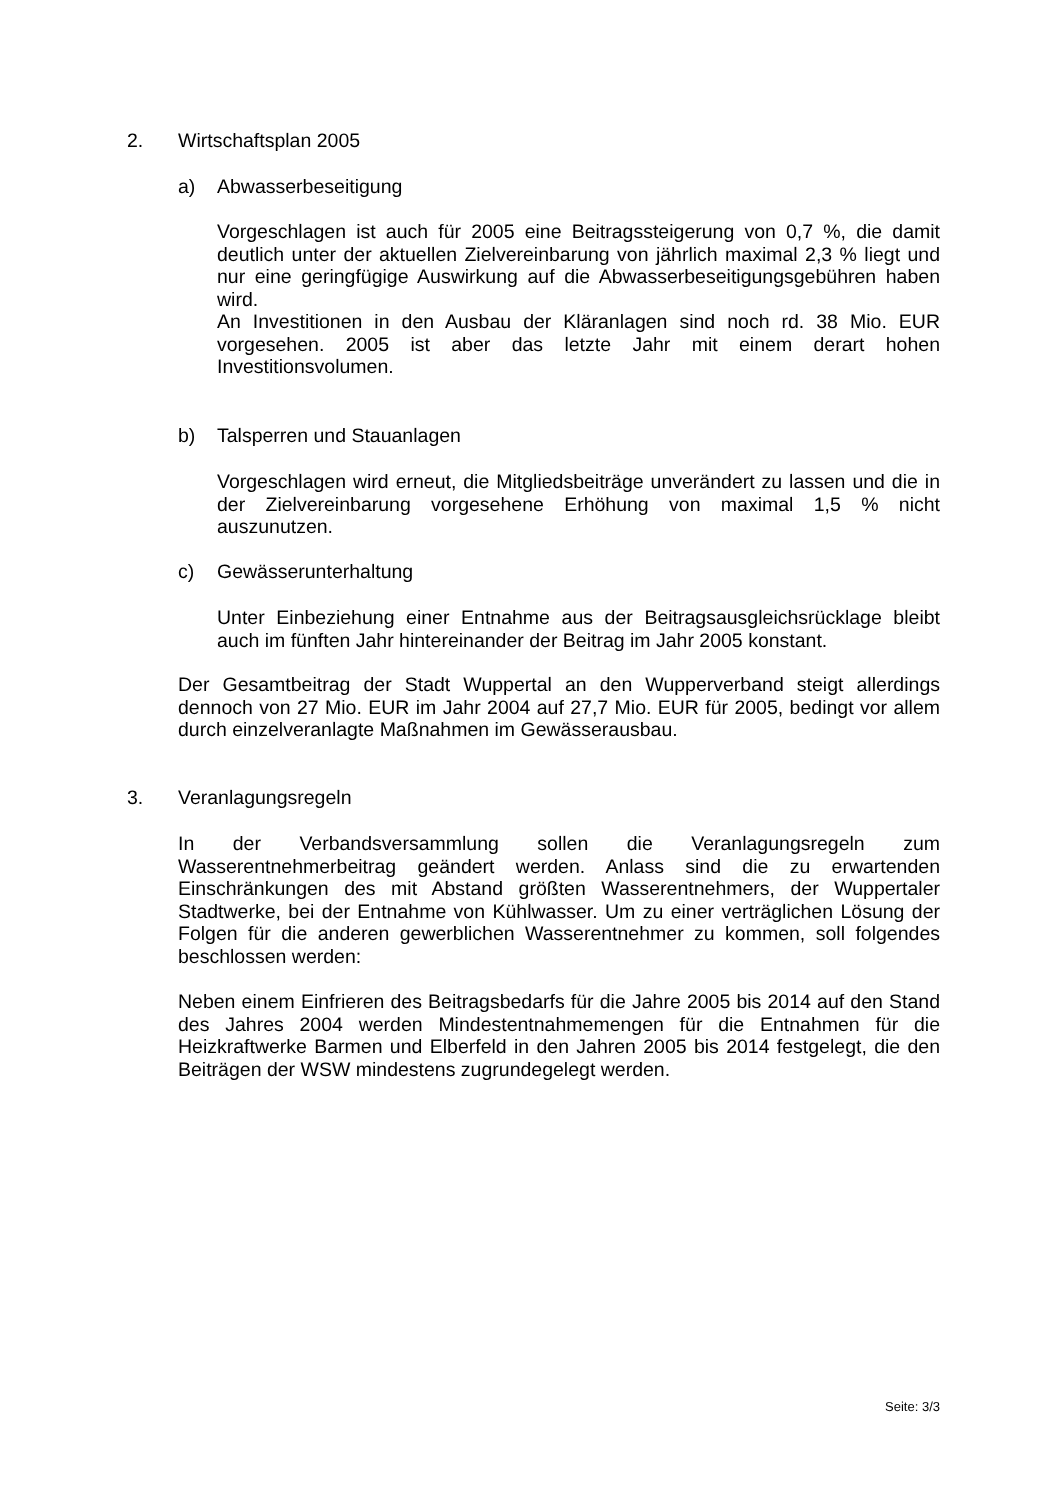2. Wirtschaftsplan 2005
a) Abwasserbeseitigung
Vorgeschlagen ist auch für 2005 eine Beitragssteigerung von 0,7 %, die damit deutlich unter der aktuellen Zielvereinbarung von jährlich maximal 2,3 % liegt und nur eine geringfügige Auswirkung auf die Abwasserbeseitigungsgebühren haben wird.
An Investitionen in den Ausbau der Kläranlagen sind noch rd. 38 Mio. EUR vorgesehen. 2005 ist aber das letzte Jahr mit einem derart hohen Investitionsvolumen.
b) Talsperren und Stauanlagen
Vorgeschlagen wird erneut, die Mitgliedsbeiträge unverändert zu lassen und die in der Zielvereinbarung vorgesehene Erhöhung von maximal 1,5 % nicht auszunutzen.
c) Gewässerunterhaltung
Unter Einbeziehung einer Entnahme aus der Beitragsausgleichsrücklage bleibt auch im fünften Jahr hintereinander der Beitrag im Jahr 2005 konstant.
Der Gesamtbeitrag der Stadt Wuppertal an den Wupperverband steigt allerdings dennoch von 27 Mio. EUR im Jahr 2004 auf 27,7 Mio. EUR für 2005, bedingt vor allem durch einzelveranlagte Maßnahmen im Gewässerausbau.
3. Veranlagungsregeln
In der Verbandsversammlung sollen die Veranlagungsregeln zum Wasserentnehmerbeitrag geändert werden. Anlass sind die zu erwartenden Einschränkungen des mit Abstand größten Wasserentnehmers, der Wuppertaler Stadtwerke, bei der Entnahme von Kühlwasser. Um zu einer verträglichen Lösung der Folgen für die anderen gewerblichen Wasserentnehmer zu kommen, soll folgendes beschlossen werden:
Neben einem Einfrieren des Beitragsbedarfs für die Jahre 2005 bis 2014 auf den Stand des Jahres 2004 werden Mindestentnahmemengen für die Entnahmen für die Heizkraftwerke Barmen und Elberfeld in den Jahren 2005 bis 2014 festgelegt, die den Beiträgen der WSW mindestens zugrundegelegt werden.
Seite: 3/3